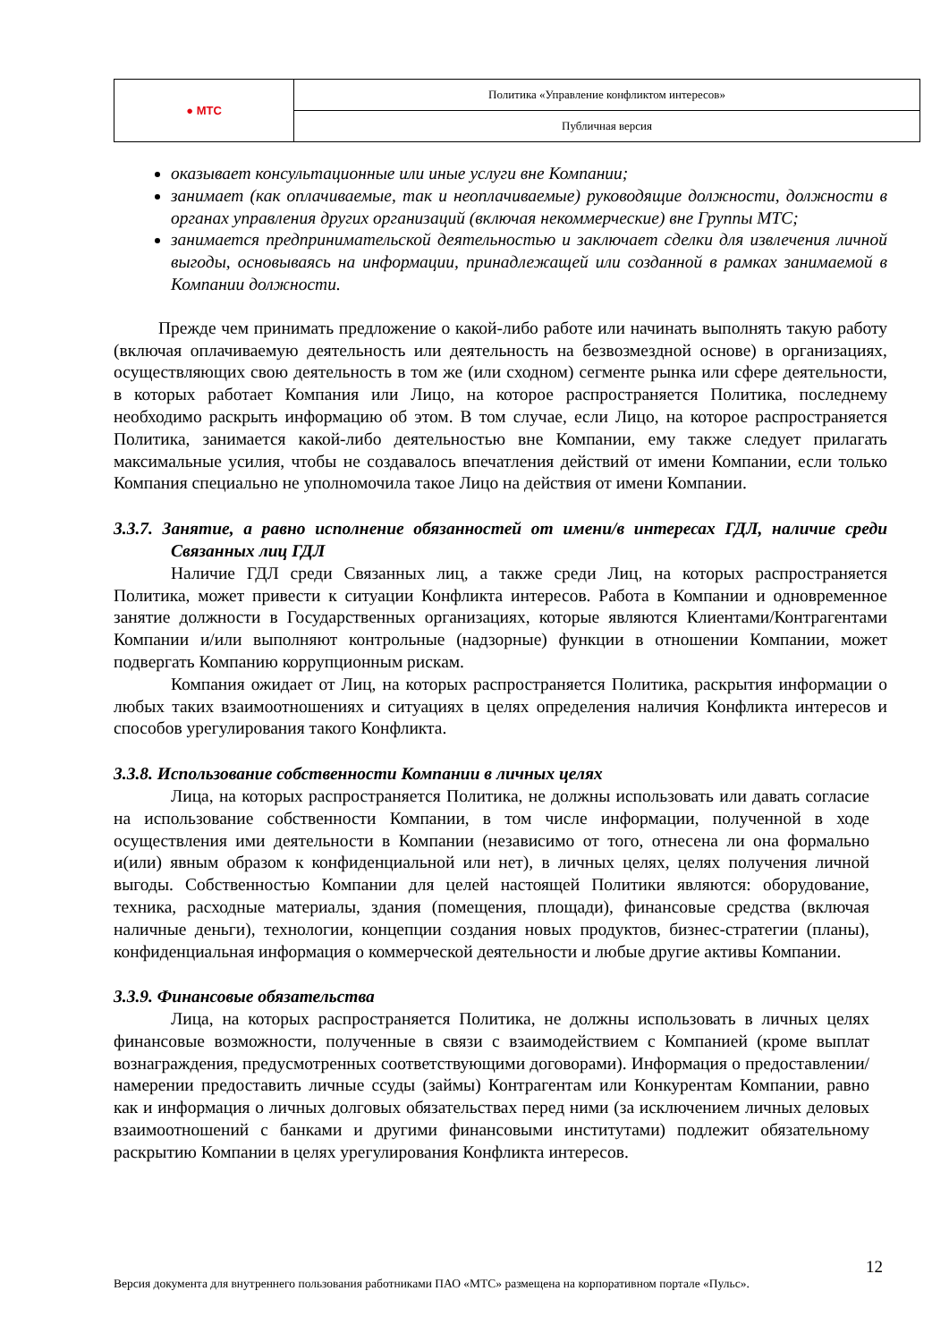| ● МТС | Политика «Управление конфликтом интересов» |
| | Публичная версия |
оказывает консультационные или иные услуги вне Компании;
занимает (как оплачиваемые, так и неоплачиваемые) руководящие должности, должности в органах управления других организаций (включая некоммерческие) вне Группы МТС;
занимается предпринимательской деятельностью и заключает сделки для извлечения личной выгоды, основываясь на информации, принадлежащей или созданной в рамках занимаемой в Компании должности.
Прежде чем принимать предложение о какой-либо работе или начинать выполнять такую работу (включая оплачиваемую деятельность или деятельность на безвозмездной основе) в организациях, осуществляющих свою деятельность в том же (или сходном) сегменте рынка или сфере деятельности, в которых работает Компания или Лицо, на которое распространяется Политика, последнему необходимо раскрыть информацию об этом. В том случае, если Лицо, на которое распространяется Политика, занимается какой-либо деятельностью вне Компании, ему также следует прилагать максимальные усилия, чтобы не создавалось впечатления действий от имени Компании, если только Компания специально не уполномочила такое Лицо на действия от имени Компании.
3.3.7. Занятие, а равно исполнение обязанностей от имени/в интересах ГДЛ, наличие среди Связанных лиц ГДЛ
Наличие ГДЛ среди Связанных лиц, а также среди Лиц, на которых распространяется Политика, может привести к ситуации Конфликта интересов. Работа в Компании и одновременное занятие должности в Государственных организациях, которые являются Клиентами/Контрагентами Компании и/или выполняют контрольные (надзорные) функции в отношении Компании, может подвергать Компанию коррупционным рискам.
Компания ожидает от Лиц, на которых распространяется Политика, раскрытия информации о любых таких взаимоотношениях и ситуациях в целях определения наличия Конфликта интересов и способов урегулирования такого Конфликта.
3.3.8. Использование собственности Компании в личных целях
Лица, на которых распространяется Политика, не должны использовать или давать согласие на использование собственности Компании, в том числе информации, полученной в ходе осуществления ими деятельности в Компании (независимо от того, отнесена ли она формально и(или) явным образом к конфиденциальной или нет), в личных целях, целях получения личной выгоды. Собственностью Компании для целей настоящей Политики являются: оборудование, техника, расходные материалы, здания (помещения, площади), финансовые средства (включая наличные деньги), технологии, концепции создания новых продуктов, бизнес-стратегии (планы), конфиденциальная информация о коммерческой деятельности и любые другие активы Компании.
3.3.9. Финансовые обязательства
Лица, на которых распространяется Политика, не должны использовать в личных целях финансовые возможности, полученные в связи с взаимодействием с Компанией (кроме выплат вознаграждения, предусмотренных соответствующими договорами). Информация о предоставлении/намерении предоставить личные ссуды (займы) Контрагентам или Конкурентам Компании, равно как и информация о личных долговых обязательствах перед ними (за исключением личных деловых взаимоотношений с банками и другими финансовыми институтами) подлежит обязательному раскрытию Компании в целях урегулирования Конфликта интересов.
12
Версия документа для внутреннего пользования работниками ПАО «МТС» размещена на корпоративном портале «Пульс».